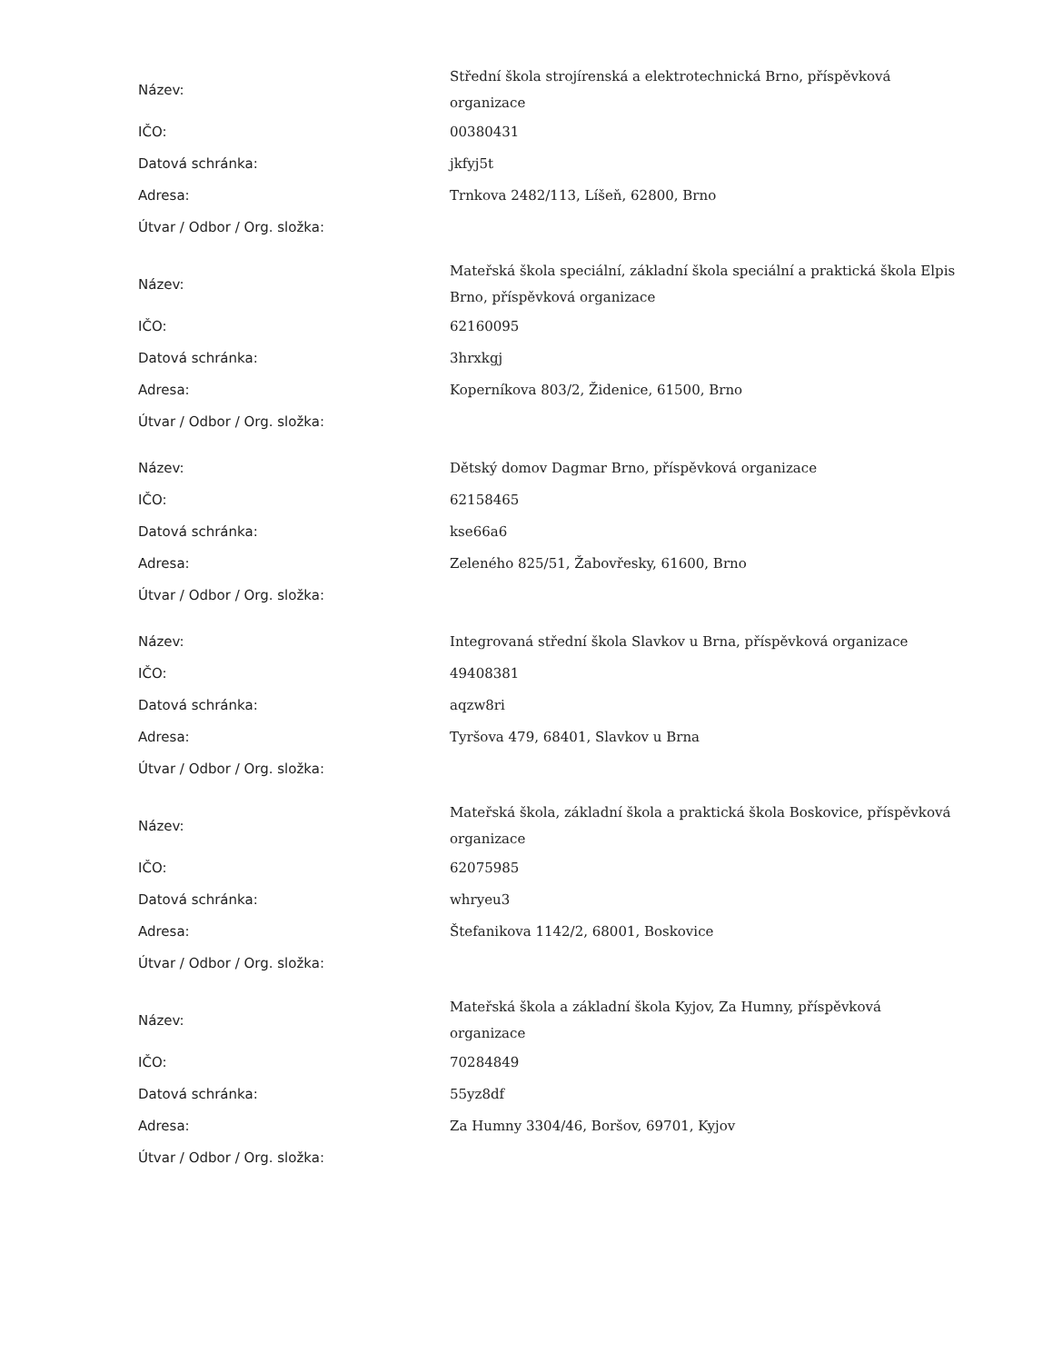| Název: | Střední škola strojírenská a elektrotechnická Brno, příspěvková organizace |
| IČO: | 00380431 |
| Datová schránka: | jkfyj5t |
| Adresa: | Trnkova 2482/113, Líšeň, 62800, Brno |
| Útvar / Odbor / Org. složka: | |
| Název: | Mateřská škola speciální, základní škola speciální a praktická škola Elpis Brno, příspěvková organizace |
| IČO: | 62160095 |
| Datová schránka: | 3hrxkgj |
| Adresa: | Koperníkova 803/2, Židenice, 61500, Brno |
| Útvar / Odbor / Org. složka: | |
| Název: | Dětský domov Dagmar Brno, příspěvková organizace |
| IČO: | 62158465 |
| Datová schránka: | kse66a6 |
| Adresa: | Zeleného 825/51, Žabovřesky, 61600, Brno |
| Útvar / Odbor / Org. složka: | |
| Název: | Integrovaná střední škola Slavkov u Brna, příspěvková organizace |
| IČO: | 49408381 |
| Datová schránka: | aqzw8ri |
| Adresa: | Tyršova 479, 68401, Slavkov u Brna |
| Útvar / Odbor / Org. složka: | |
| Název: | Mateřská škola, základní škola a praktická škola Boskovice, příspěvková organizace |
| IČO: | 62075985 |
| Datová schránka: | whryeu3 |
| Adresa: | Štefanikova 1142/2, 68001, Boskovice |
| Útvar / Odbor / Org. složka: | |
| Název: | Mateřská škola a základní škola Kyjov, Za Humny, příspěvková organizace |
| IČO: | 70284849 |
| Datová schránka: | 55yz8df |
| Adresa: | Za Humny 3304/46, Boršov, 69701, Kyjov |
| Útvar / Odbor / Org. složka: | |